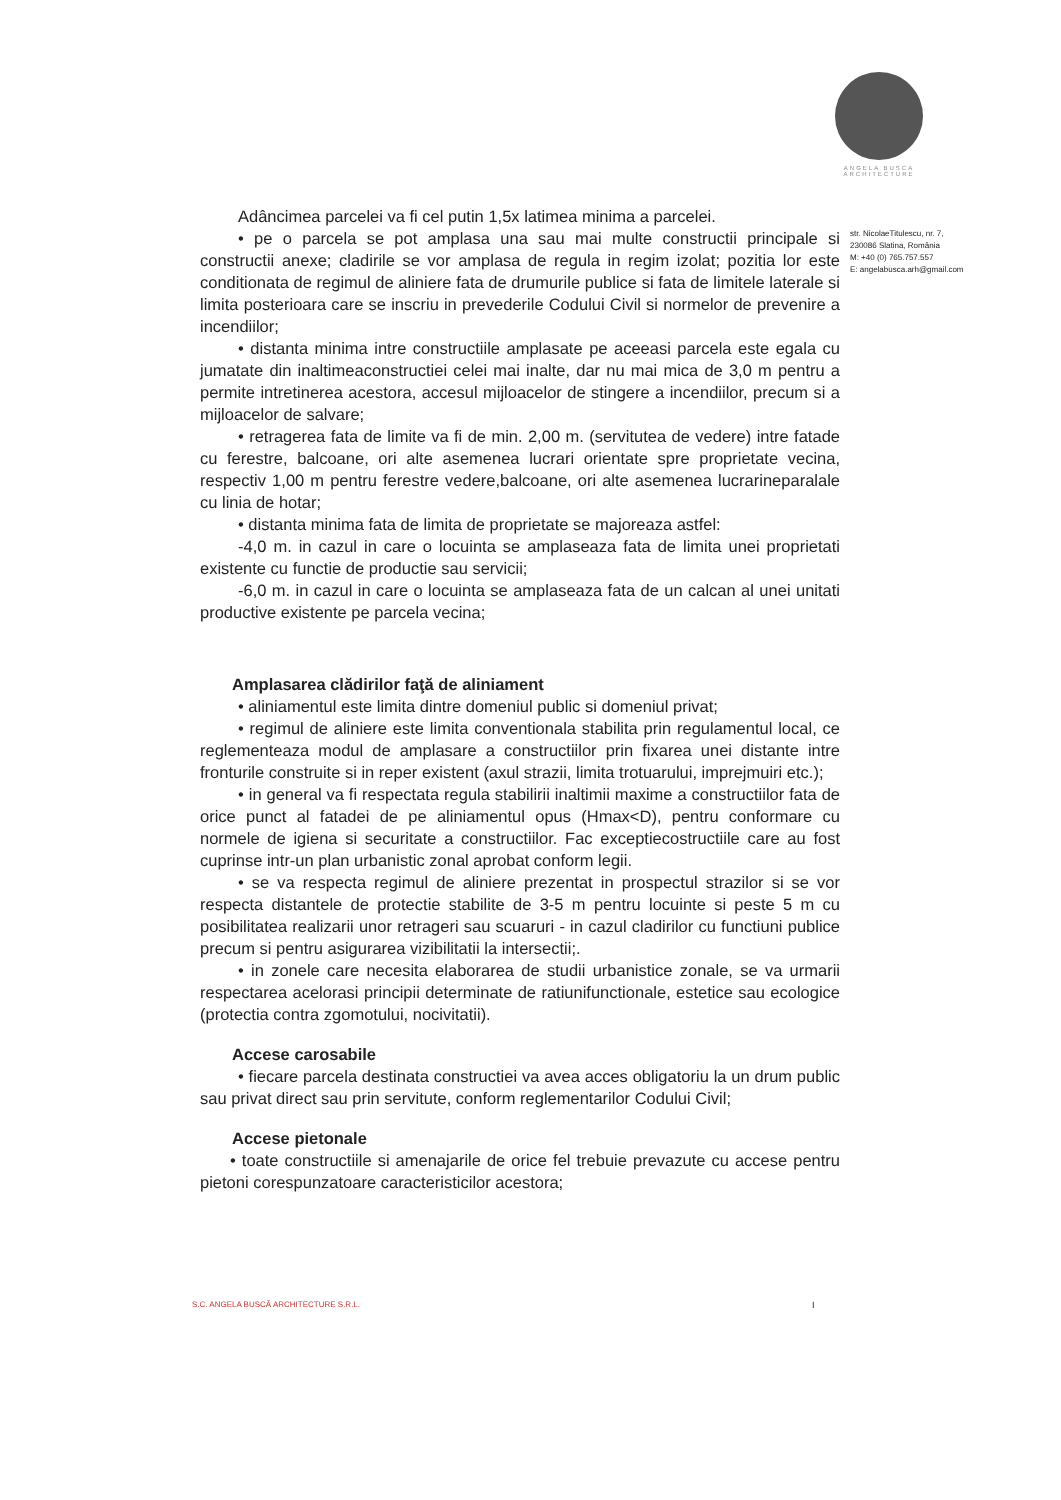ANGELA BUSCA
ARCHITECTURE
str. NicolaeTitulescu, nr. 7,
230086 Slatina, România
M: +40 (0) 765.757.557
E: angelabusca.arh@gmail.com
Adâncimea parcelei va fi cel putin 1,5x latimea minima a parcelei.
• pe o parcela se pot amplasa una sau mai multe constructii principale si constructii anexe; cladirile se vor amplasa de regula in regim izolat; pozitia lor este conditionata de regimul de aliniere fata de drumurile publice si fata de limitele laterale si limita posterioara care se inscriu in prevederile Codului Civil si normelor de prevenire a incendiilor;
• distanta minima intre constructiile amplasate pe aceeasi parcela este egala cu jumatate din inaltimeaconstructiei celei mai inalte, dar nu mai mica de 3,0 m pentru a permite intretinerea acestora, accesul mijloacelor de stingere a incendiilor, precum si a mijloacelor de salvare;
• retragerea fata de limite va fi de min. 2,00 m. (servitutea de vedere) intre fatade cu ferestre, balcoane, ori alte asemenea lucrari orientate spre proprietate vecina, respectiv 1,00 m pentru ferestre vedere,balcoane, ori alte asemenea lucrarineparalale cu linia de hotar;
• distanta minima fata de limita de proprietate se majoreaza astfel:
-4,0 m. in cazul in care o locuinta se amplaseaza fata de limita unei proprietati existente cu functie de productie sau servicii;
-6,0 m. in cazul in care o locuinta se amplaseaza fata de un calcan al unei unitati productive existente pe parcela vecina;
Amplasarea clădirilor faţă de aliniament
• aliniamentul este limita dintre domeniul public si domeniul privat;
• regimul de aliniere este limita conventionala stabilita prin regulamentul local, ce reglementeaza modul de amplasare a constructiilor prin fixarea unei distante intre fronturile construite si in reper existent (axul strazii, limita trotuarului, imprejmuiri etc.);
• in general va fi respectata regula stabilirii inaltimii maxime a constructiilor fata de orice punct al fatadei de pe aliniamentul opus (Hmax<D), pentru conformare cu normele de igiena si securitate a constructiilor. Fac exceptiecostructiile care au fost cuprinse intr-un plan urbanistic zonal aprobat conform legii.
• se va respecta regimul de aliniere prezentat in prospectul strazilor si se vor respecta distantele de protectie stabilite de 3-5 m pentru locuinte si peste 5 m cu posibilitatea realizarii unor retrageri sau scuaruri - in cazul cladirilor cu functiuni publice precum si pentru asigurarea vizibilitatii la intersectii;.
• in zonele care necesita elaborarea de studii urbanistice zonale, se va urmarii respectarea acelorasi principii determinate de ratiunifunctionale, estetice sau ecologice (protectia contra zgomotului, nocivitatii).
Accese carosabile
• fiecare parcela destinata constructiei va avea acces obligatoriu la un drum public sau privat direct sau prin servitute, conform reglementarilor Codului Civil;
Accese pietonale
• toate constructiile si amenajarile de orice fel trebuie prevazute cu accese pentru pietoni corespunzatoare caracteristicilor acestora;
S.C. ANGELA BUSCĂ ARCHITECTURE S.R.L.
I